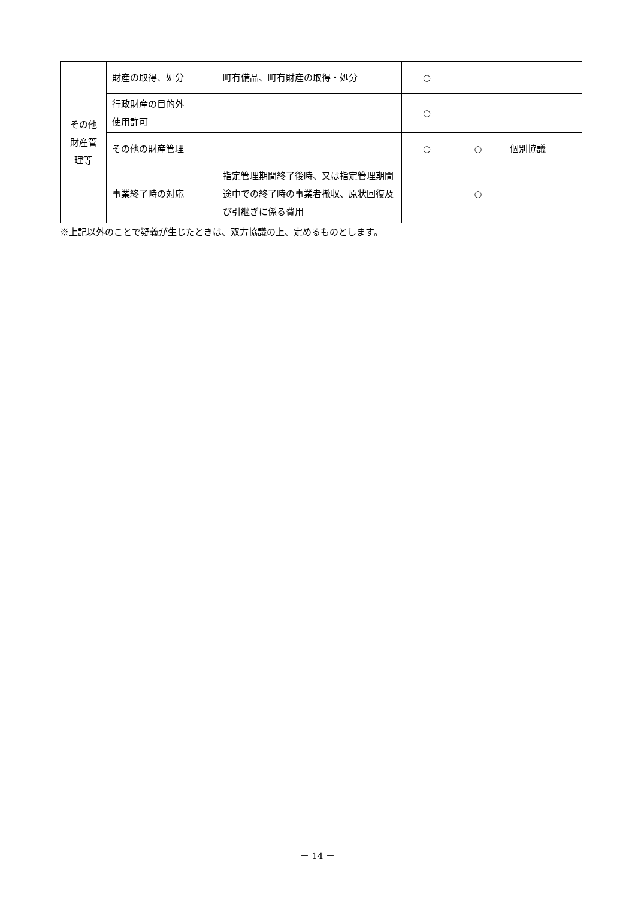| その他 財産管 理等 | 財産の取得、処分 | 町有備品、町有財産の取得・処分 | ○ | | |
| | 行政財産の目的外 使用許可 | | ○ | | |
| | その他の財産管理 | | ○ | ○ | 個別協議 |
| | 事業終了時の対応 | 指定管理期間終了後時、又は指定管理期間途中での終了時の事業者撤収、原状回復及び引継ぎに係る費用 | | ○ | |
※上記以外のことで疑義が生じたときは、双方協議の上、定めるものとします。
－ 14 －